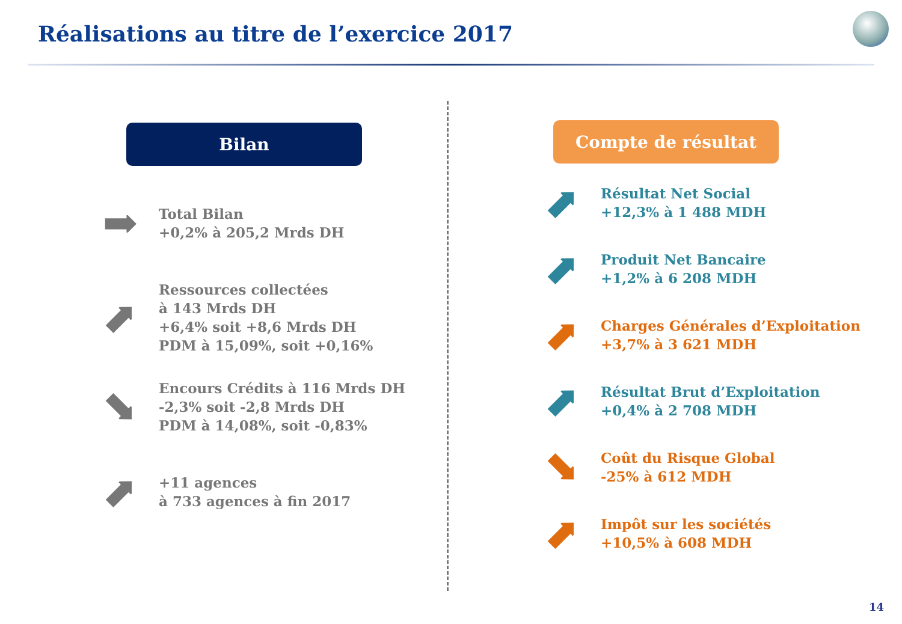Réalisations au titre de l’exercice 2017
Bilan
➡
Total Bilan
+0,2% à 205,2 Mrds DH
⬈
Ressources collectées
à 143 Mrds DH
+6,4% soit +8,6 Mrds DH
PDM à 15,09%, soit +0,16%
⬊
Encours Crédits à 116 Mrds DH
-2,3% soit -2,8 Mrds DH
PDM à 14,08%, soit -0,83%
⬈
+11 agences
à 733 agences à fin 2017
Compte de résultat
⬈
Résultat Net Social
+12,3% à 1 488 MDH
⬈
Produit Net Bancaire
+1,2% à 6 208 MDH
⬈
Charges Générales d’Exploitation
+3,7% à 3 621 MDH
⬈
Résultat Brut d’Exploitation
+0,4% à 2 708 MDH
⬊
Coût du Risque Global
-25% à 612 MDH
⬈
Impôt sur les sociétés
+10,5% à 608 MDH
14